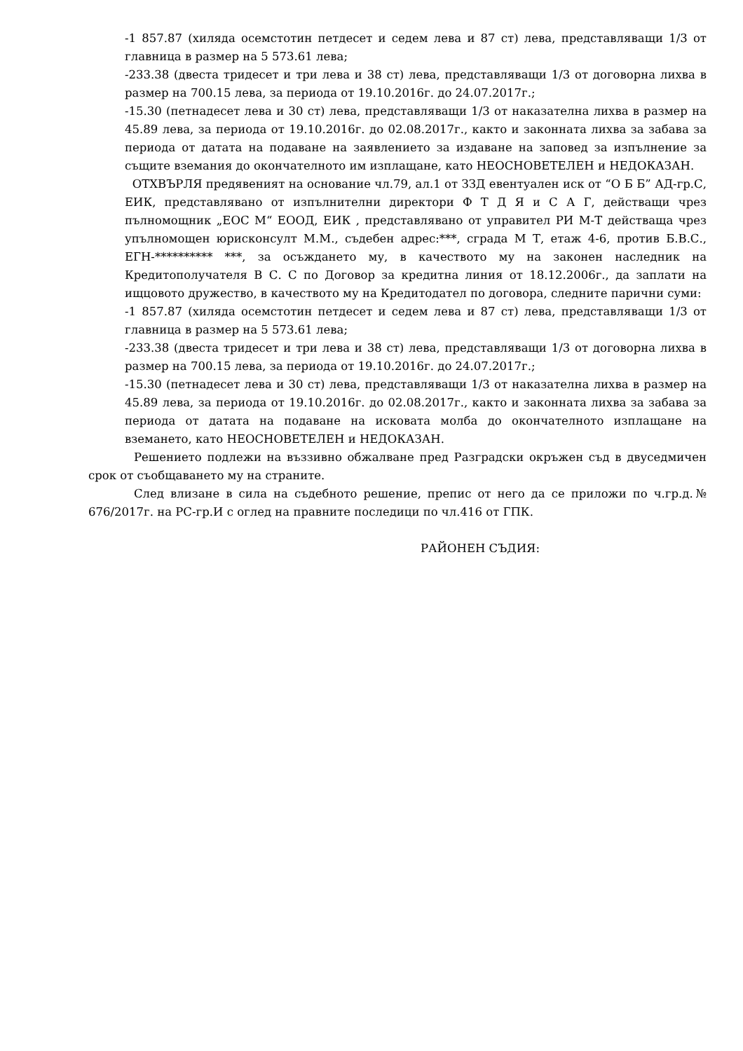-1 857.87 (хиляда осемстотин петдесет и седем лева и 87 ст) лева, представляващи 1/3 от главница в размер на 5 573.61 лева;
-233.38 (двеста тридесет и три лева и 38 ст) лева, представляващи 1/3 от договорна лихва в размер на 700.15 лева, за периода от 19.10.2016г. до 24.07.2017г.;
-15.30 (петнадесет лева и 30 ст) лева, представляващи 1/3 от наказателна лихва в размер на 45.89 лева, за периода от 19.10.2016г. до 02.08.2017г., както и законната лихва за забава за периода от датата на подаване на заявлението за издаване на заповед за изпълнение за същите вземания до окончателното им изплащане, като НЕОСНОВЕТЕЛЕН и НЕДОКАЗАН.
ОТХВЪРЛЯ предявеният на основание чл.79, ал.1 от ЗЗД евентуален иск от “О Б Б” АД-гр.С, ЕИК, представлявано от изпълнителни директори Ф Т Д Я и С А Г, действащи чрез пълномощник „ЕОС М“ ЕООД, ЕИК , представлявано от управител РИ М-Т действаща чрез упълномощен юрисконсулт М.М., съдебен адрес:***, сграда М Т, етаж 4-6, против Б.В.С., ЕГН-********** ***, за осъждането му, в качеството му на законен наследник на Кредитополучателя В С. С по Договор за кредитна линия от 18.12.2006г., да заплати на ищцовото дружество, в качеството му на Кредитодател по договора, следните парични суми:
-1 857.87 (хиляда осемстотин петдесет и седем лева и 87 ст) лева, представляващи 1/3 от главница в размер на 5 573.61 лева;
-233.38 (двеста тридесет и три лева и 38 ст) лева, представляващи 1/3 от договорна лихва в размер на 700.15 лева, за периода от 19.10.2016г. до 24.07.2017г.;
-15.30 (петнадесет лева и 30 ст) лева, представляващи 1/3 от наказателна лихва в размер на 45.89 лева, за периода от 19.10.2016г. до 02.08.2017г., както и законната лихва за забава за периода от датата на подаване на исковата молба до окончателното изплащане на вземането, като НЕОСНОВЕТЕЛЕН и НЕДОКАЗАН.
Решението подлежи на въззивно обжалване пред Разградски окръжен съд в двуседмичен срок от съобщаването му на страните.
След влизане в сила на съдебното решение, препис от него да се приложи по ч.гр.д.№ 676/2017г. на РС-гр.И с оглед на правните последици по чл.416 от ГПК.
РАЙОНЕН СЪДИЯ: